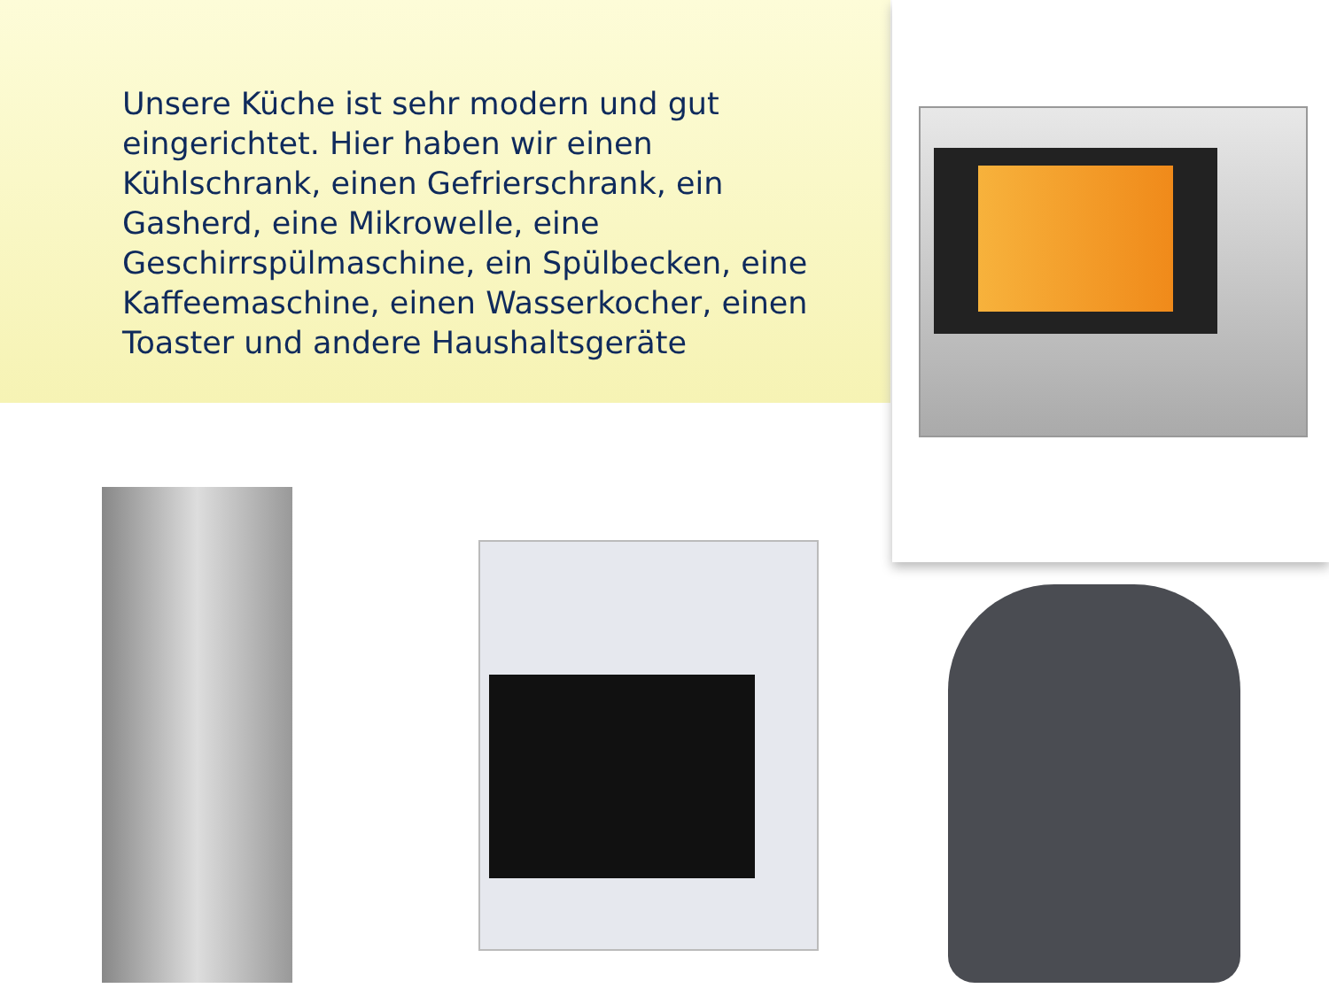Unsere Küche ist sehr modern und gut eingerichtet. Hier haben wir einen Kühlschrank, einen Gefrierschrank, ein Gasherd, eine Mikrowelle, eine Geschirrspülmaschine, ein Spülbecken, eine Kaffeemaschine, einen Wasserkocher, einen Toaster und andere Haushaltsgeräte